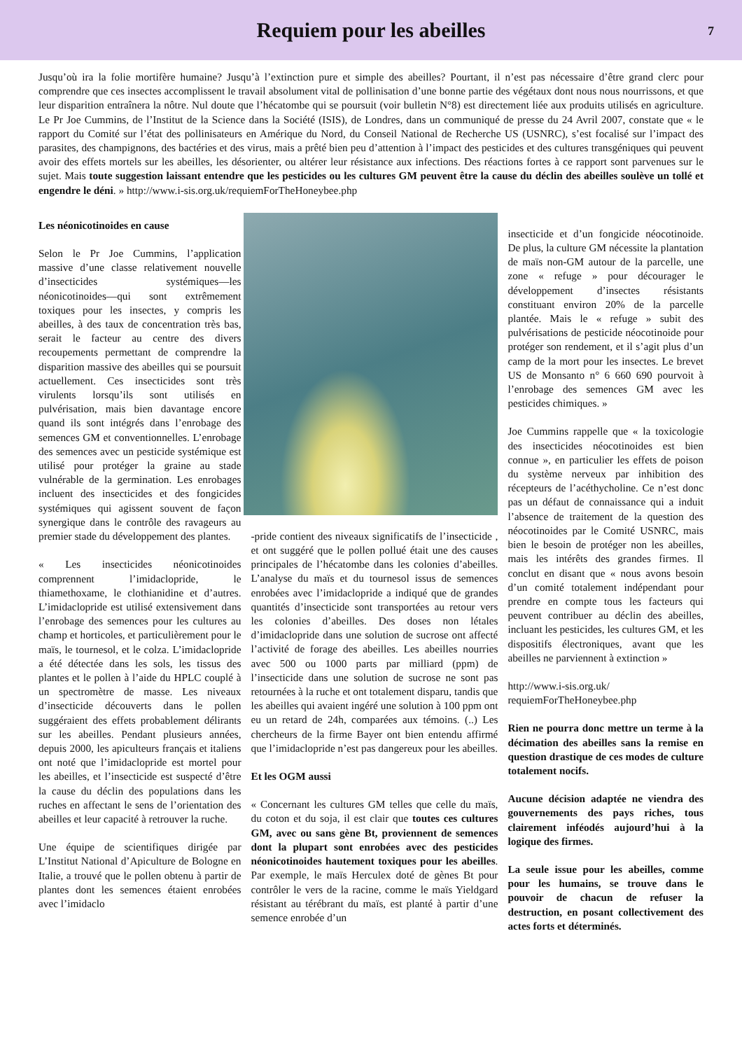Requiem pour les abeilles
7
Jusqu’où ira la folie mortifère humaine? Jusqu’à l’extinction pure et simple des abeilles? Pourtant, il n’est pas nécessaire d’être grand clerc pour comprendre que ces insectes accomplissent le travail absolument vital de pollinisation d’une bonne partie des végétaux dont nous nous nourrissons, et que leur disparition entraînera la nôtre. Nul doute que l’hécatombe qui se poursuit (voir bulletin N°8) est directement liée aux produits utilisés en agriculture. Le Pr Joe Cummins, de l’Institut de la Science dans la Société (ISIS), de Londres, dans un communiqué de presse du 24 Avril 2007, constate que « le rapport du Comité sur l’état des pollinisateurs en Amérique du Nord, du Conseil National de Recherche US (USNRC), s’est focalisé sur l’impact des parasites, des champignons, des bactéries et des virus, mais a prêté bien peu d’attention à l’impact des pesticides et des cultures transgéniques qui peuvent avoir des effets mortels sur les abeilles, les désorienter, ou altérer leur résistance aux infections. Des réactions fortes à ce rapport sont parvenues sur le sujet. Mais toute suggestion laissant entendre que les pesticides ou les cultures GM peuvent être la cause du déclin des abeilles soulève un tollé et engendre le déni. » http://www.i-sis.org.uk/requiemForTheHoneybee.php
Les néonicotinoides en cause
Selon le Pr Joe Cummins, l’application massive d’une classe relativement nouvelle d’insecticides systémiques—les néonicotinoides—qui sont extrêmement toxiques pour les insectes, y compris les abeilles, à des taux de concentration très bas, serait le facteur au centre des divers recoupements permettant de comprendre la disparition massive des abeilles qui se poursuit actuellement. Ces insecticides sont très virulents lorsqu’ils sont utilisés en pulvérisation, mais bien davantage encore quand ils sont intégrés dans l’enrobage des semences GM et conventionnelles. L’enrobage des semences avec un pesticide systémique est utilisé pour protéger la graine au stade vulnérable de la germination. Les enrobages incluent des insecticides et des fongicides systémiques qui agissent souvent de façon synergique dans le contrôle des ravageurs au premier stade du développement des plantes.
« Les insecticides néonicotinoides comprennent l’imidaclopride, le thiamethoxame, le clothianidine et d’autres. L’imidaclopride est utilisé extensivement dans l’enrobage des semences pour les cultures au champ et horticoles, et particulièrement pour le maïs, le tournesol, et le colza. L’imidaclopride a été détectée dans les sols, les tissus des plantes et le pollen à l’aide du HPLC couplé à un spectromètre de masse. Les niveaux d’insecticide découverts dans le pollen suggéraient des effets probablement délirants sur les abeilles. Pendant plusieurs années, depuis 2000, les apiculteurs français et italiens ont noté que l’imidaclopride est mortel pour les abeilles, et l’insecticide est suspecté d’être la cause du déclin des populations dans les ruches en affectant le sens de l’orientation des abeilles et leur capacité à retrouver la ruche.
Une équipe de scientifiques dirigée par L’Institut National d’Apiculture de Bologne en Italie, a trouvé que le pollen obtenu à partir de plantes dont les semences étaient enrobées avec l’imidaclo
-pride contient des niveaux significatifs de l’insecticide , et ont suggéré que le pollen pollué était une des causes principales de l’hécatombe dans les colonies d’abeilles. L’analyse du maïs et du tournesol issus de semences enrobées avec l’imidaclopride a indiqué que de grandes quantités d’insecticide sont transportées au retour vers les colonies d’abeilles. Des doses non létales d’imidaclopride dans une solution de sucrose ont affecté l’activité de forage des abeilles. Les abeilles nourries avec 500 ou 1000 parts par milliard (ppm) de l’insecticide dans une solution de sucrose ne sont pas retournées à la ruche et ont totalement disparu, tandis que les abeilles qui avaient ingéré une solution à 100 ppm ont eu un retard de 24h, comparées aux témoins. (..) Les chercheurs de la firme Bayer ont bien entendu affirmé que l’imidaclopride n’est pas dangereux pour les abeilles.
Et les OGM aussi
« Concernant les cultures GM telles que celle du maïs, du coton et du soja, il est clair que toutes ces cultures GM, avec ou sans gène Bt, proviennent de semences dont la plupart sont enrobées avec des pesticides néonicotinoides hautement toxiques pour les abeilles. Par exemple, le maïs Herculex doté de gènes Bt pour contrôler le vers de la racine, comme le maïs Yieldgard résistant au térébrant du maïs, est planté à partir d’une semence enrobée d’un
insecticide et d’un fongicide néocotinoide. De plus, la culture GM nécessite la plantation de maïs non-GM autour de la parcelle, une zone « refuge » pour décourager le développement d’insectes résistants constituant environ 20% de la parcelle plantée. Mais le « refuge » subit des pulvérisations de pesticide néocotinoide pour protéger son rendement, et il s’agit plus d’un camp de la mort pour les insectes. Le brevet US de Monsanto n° 6 660 690 pourvoit à l’enrobage des semences GM avec les pesticides chimiques. »
Joe Cummins rappelle que « la toxicologie des insecticides néocotinoides est bien connue », en particulier les effets de poison du système nerveux par inhibition des récepteurs de l’acéthycholine. Ce n’est donc pas un défaut de connaissance qui a induit l’absence de traitement de la question des néocotinoides par le Comité USNRC, mais bien le besoin de protéger non les abeilles, mais les intérêts des grandes firmes. Il conclut en disant que « nous avons besoin d’un comité totalement indépendant pour prendre en compte tous les facteurs qui peuvent contribuer au déclin des abeilles, incluant les pesticides, les cultures GM, et les dispositifs électroniques, avant que les abeilles ne parviennent à extinction »
http://www.i-sis.org.uk/ requiemForTheHoneybee.php
Rien ne pourra donc mettre un terme à la décimation des abeilles sans la remise en question drastique de ces modes de culture totalement nocifs.
Aucune décision adaptée ne viendra des gouvernements des pays riches, tous clairement inféodés aujourd’hui à la logique des firmes.
La seule issue pour les abeilles, comme pour les humains, se trouve dans le pouvoir de chacun de refuser la destruction, en posant collectivement des actes forts et déterminés.